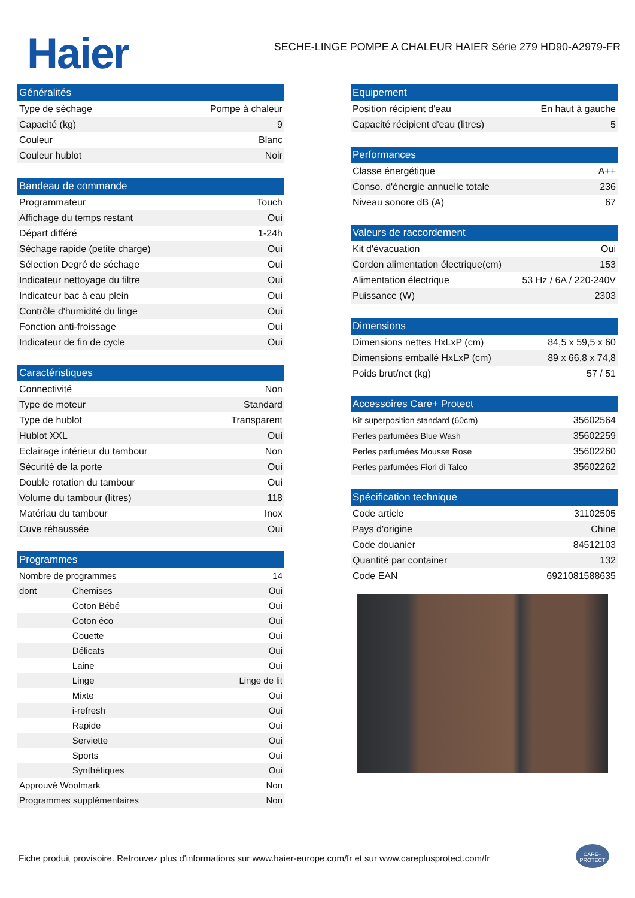Haier
SECHE-LINGE POMPE A CHALEUR HAIER Série 279 HD90-A2979-FR
| Généralités | |
| --- | --- |
| Type de séchage | Pompe à chaleur |
| Capacité (kg) | 9 |
| Couleur | Blanc |
| Couleur hublot | Noir |
| Bandeau de commande | |
| --- | --- |
| Programmateur | Touch |
| Affichage du temps restant | Oui |
| Départ différé | 1-24h |
| Séchage rapide (petite charge) | Oui |
| Sélection Degré de séchage | Oui |
| Indicateur nettoyage du filtre | Oui |
| Indicateur bac à eau plein | Oui |
| Contrôle d'humidité du linge | Oui |
| Fonction anti-froissage | Oui |
| Indicateur de fin de cycle | Oui |
| Caractéristiques | |
| --- | --- |
| Connectivité | Non |
| Type de moteur | Standard |
| Type de hublot | Transparent |
| Hublot XXL | Oui |
| Eclairage intérieur du tambour | Non |
| Sécurité de la porte | Oui |
| Double rotation du tambour | Oui |
| Volume du tambour (litres) | 118 |
| Matériau du tambour | Inox |
| Cuve réhaussée | Oui |
| Programmes | | |
| --- | --- | --- |
| Nombre de programmes | | 14 |
| dont | Chemises | Oui |
| | Coton Bébé | Oui |
| | Coton éco | Oui |
| | Couette | Oui |
| | Délicats | Oui |
| | Laine | Oui |
| | Linge | Linge de lit |
| | Mixte | Oui |
| | i-refresh | Oui |
| | Rapide | Oui |
| | Serviette | Oui |
| | Sports | Oui |
| | Synthétiques | Oui |
| Approuvé Woolmark | | Non |
| Programmes supplémentaires | | Non |
| Equipement | |
| --- | --- |
| Position récipient d'eau | En haut à gauche |
| Capacité récipient d'eau (litres) | 5 |
| Performances | |
| --- | --- |
| Classe énergétique | A++ |
| Conso. d'énergie annuelle totale | 236 |
| Niveau sonore dB (A) | 67 |
| Valeurs de raccordement | |
| --- | --- |
| Kit d'évacuation | Oui |
| Cordon alimentation électrique(cm) | 153 |
| Alimentation électrique | 53 Hz / 6A / 220-240V |
| Puissance (W) | 2303 |
| Dimensions | |
| --- | --- |
| Dimensions nettes HxLxP (cm) | 84,5 x 59,5 x 60 |
| Dimensions emballé HxLxP (cm) | 89 x 66,8 x 74,8 |
| Poids brut/net (kg) | 57 / 51 |
| Accessoires Care+ Protect | |
| --- | --- |
| Kit superposition standard (60cm) | 35602564 |
| Perles parfumées Blue Wash | 35602259 |
| Perles parfumées Mousse Rose | 35602260 |
| Perles parfumées Fiori di Talco | 35602262 |
| Spécification technique | |
| --- | --- |
| Code article | 31102505 |
| Pays d'origine | Chine |
| Code douanier | 84512103 |
| Quantité par container | 132 |
| Code EAN | 6921081588635 |
Fiche produit provisoire. Retrouvez plus d'informations sur www.haier-europe.com/fr et sur www.careplusprotect.com/fr
CARE+ PROTECT